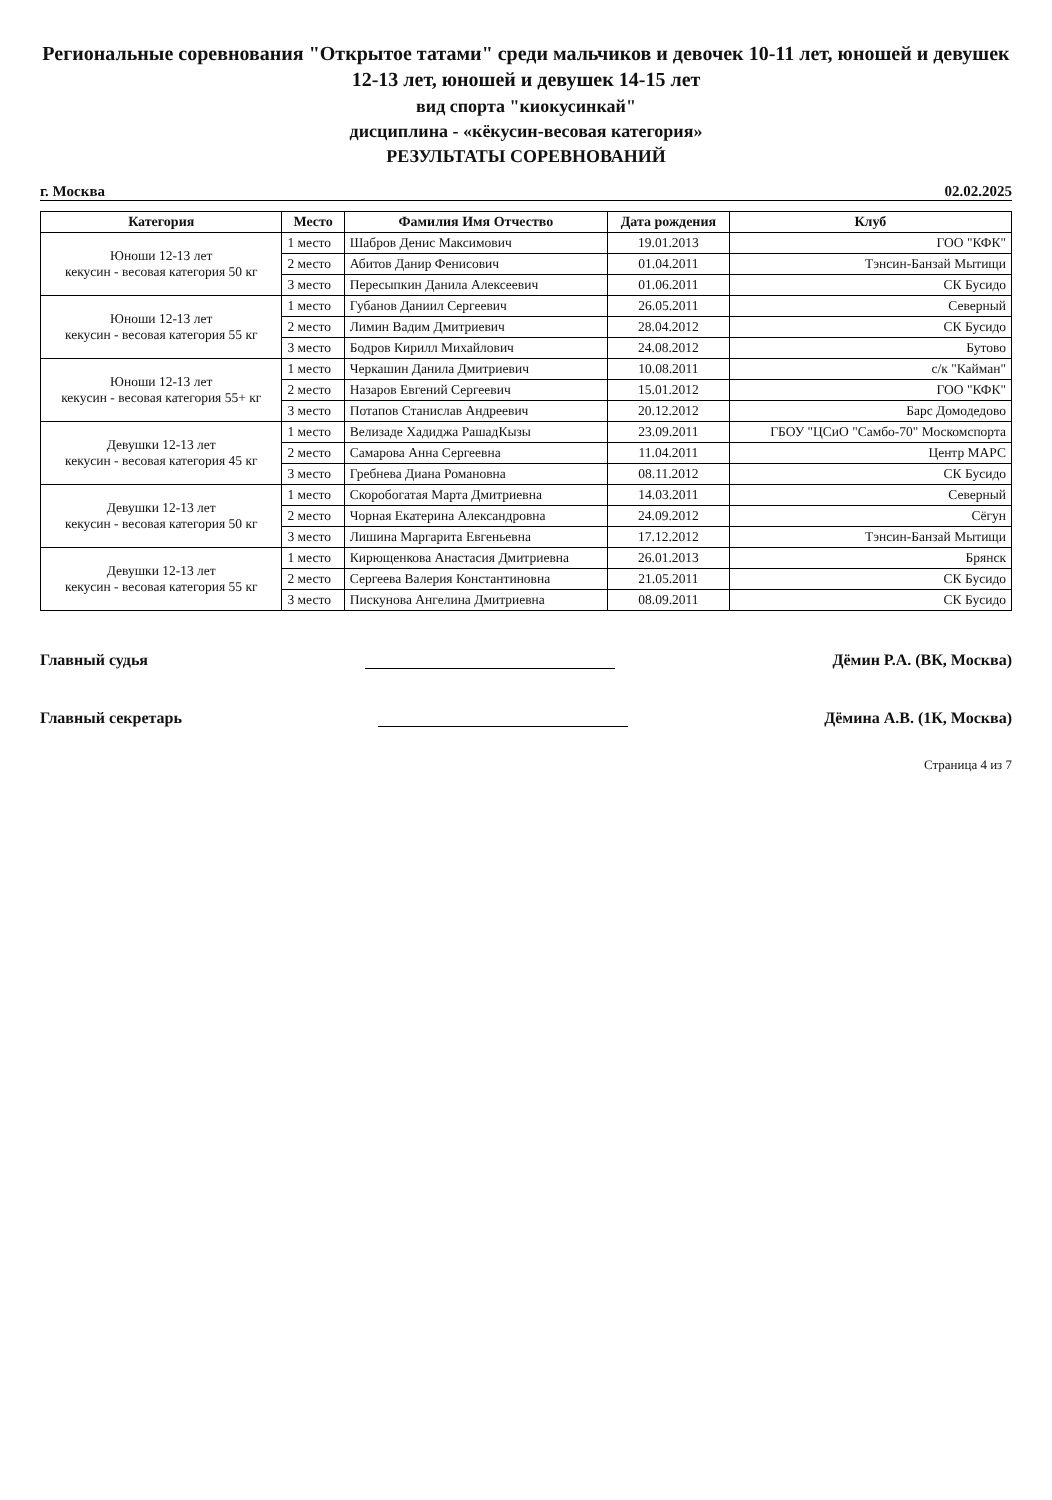Региональные соревнования "Открытое татами" среди мальчиков и девочек 10-11 лет, юношей и девушек 12-13 лет, юношей и девушек 14-15 лет
вид спорта "киокусинкай"
дисциплина - «кёкусин-весовая категория»
РЕЗУЛЬТАТЫ СОРЕВНОВАНИЙ
г. Москва 02.02.2025
| Категория | Место | Фамилия Имя Отчество | Дата рождения | Клуб |
| --- | --- | --- | --- | --- |
| Юноши 12-13 лет кекусин - весовая категория 50 кг | 1 место | Шабров Денис Максимович | 19.01.2013 | ГОО "КФК" |
| | 2 место | Абитов Данир Фенисович | 01.04.2011 | Тэнсин-Банзай Мытищи |
| | 3 место | Пересыпкин Данила Алексеевич | 01.06.2011 | СК Бусидо |
| Юноши 12-13 лет кекусин - весовая категория 55 кг | 1 место | Губанов Даниил Сергеевич | 26.05.2011 | Северный |
| | 2 место | Лимин Вадим Дмитриевич | 28.04.2012 | СК Бусидо |
| | 3 место | Бодров Кирилл Михайлович | 24.08.2012 | Бутово |
| Юноши 12-13 лет кекусин - весовая категория 55+ кг | 1 место | Черкашин Данила Дмитриевич | 10.08.2011 | с/к "Кайман" |
| | 2 место | Назаров Евгений Сергеевич | 15.01.2012 | ГОО "КФК" |
| | 3 место | Потапов Станислав Андреевич | 20.12.2012 | Барс Домодедово |
| Девушки 12-13 лет кекусин - весовая категория 45 кг | 1 место | Велизаде Хадиджа РашадКызы | 23.09.2011 | ГБОУ "ЦСиО "Самбо-70" Москомспорта |
| | 2 место | Самарова Анна Сергеевна | 11.04.2011 | Центр МАРС |
| | 3 место | Гребнева Диана Романовна | 08.11.2012 | СК Бусидо |
| Девушки 12-13 лет кекусин - весовая категория 50 кг | 1 место | Скоробогатая Марта Дмитриевна | 14.03.2011 | Северный |
| | 2 место | Чорная Екатерина Александровна | 24.09.2012 | Сёгун |
| | 3 место | Лишина Маргарита Евгеньевна | 17.12.2012 | Тэнсин-Банзай Мытищи |
| Девушки 12-13 лет кекусин - весовая категория 55 кг | 1 место | Кирющенкова Анастасия Дмитриевна | 26.01.2013 | Брянск |
| | 2 место | Сергеева Валерия Константиновна | 21.05.2011 | СК Бусидо |
| | 3 место | Пискунова Ангелина Дмитриевна | 08.09.2011 | СК Бусидо |
Главный судья Дёмин Р.А. (ВК, Москва)
Главный секретарь Дёмина А.В. (1К, Москва)
Страница 4 из 7